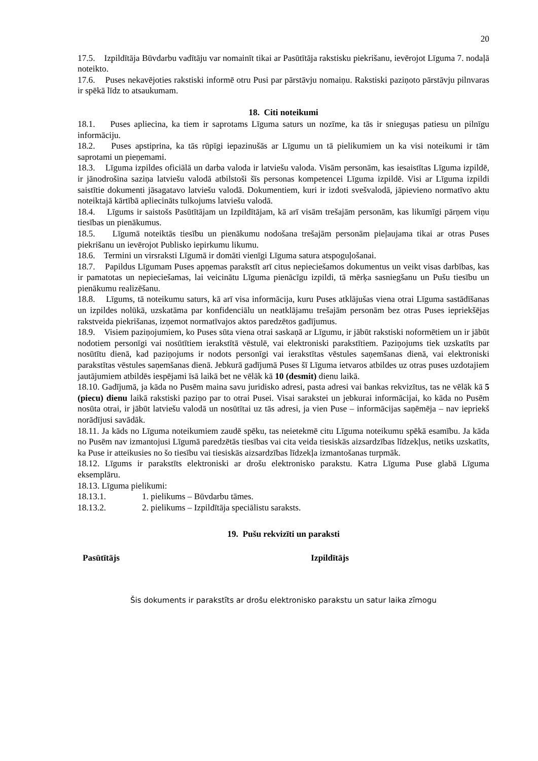20
17.5. Izpildītāja Būvdarbu vadītāju var nomainīt tikai ar Pasūtītāja rakstisku piekrišanu, ievērojot Līguma 7. nodaļā noteikto.
17.6. Puses nekavējoties rakstiski informē otru Pusi par pārstāvju nomaiņu. Rakstiski paziņoto pārstāvju pilnvaras ir spēkā līdz to atsaukumam.
18. Citi noteikumi
18.1. Puses apliecina, ka tiem ir saprotams Līguma saturs un nozīme, ka tās ir snieguşas patiesu un pilnīgu informāciju.
18.2. Puses apstiprina, ka tās rūpīgi iepazinušās ar Līgumu un tā pielikumiem un ka visi noteikumi ir tām saprotami un pieņemami.
18.3. Līguma izpildes oficiālā un darba valoda ir latviešu valoda. Visām personām, kas iesaistītas Līguma izpildē, ir jānodrošina saziņa latviešu valodā atbilstoši šīs personas kompetencei Līguma izpildē. Visi ar Līguma izpildi saistītie dokumenti jāsagatavo latviešu valodā. Dokumentiem, kuri ir izdoti svešvalodā, jāpievieno normatīvo aktu noteiktajā kārtībā apliecināts tulkojums latviešu valodā.
18.4. Līgums ir saistošs Pasūtītājam un Izpildītājam, kā arī visām trešajām personām, kas likumīgi pārņem viņu tiesības un pienākumus.
18.5. Līgumā noteiktās tiesību un pienākumu nodošana trešajām personām pieļaujama tikai ar otras Puses piekrišanu un ievērojot Publisko iepirkumu likumu.
18.6. Termini un virsraksti Līgumā ir domāti vienīgi Līguma satura atspoguļošanai.
18.7. Papildus Līgumam Puses apņemas parakstīt arī citus nepieciešamos dokumentus un veikt visas darbības, kas ir pamatotas un nepieciešamas, lai veicinātu Līguma pienācīgu izpildi, tā mērķa sasniegšanu un Pušu tiesību un pienākumu realizēšanu.
18.8. Līgums, tā noteikumu saturs, kā arī visa informācija, kuru Puses atklājušas viena otrai Līguma sastādīšanas un izpildes nolūkā, uzskatāma par konfidenciālu un neatklājamu trešajām personām bez otras Puses iepriekšējas rakstveida piekrišanas, izņemot normatīvajos aktos paredzētos gadījumus.
18.9. Visiem paziņojumiem, ko Puses sūta viena otrai saskaņā ar Līgumu, ir jābūt rakstiski noformētiem un ir jābūt nodotiem personīgi vai nosūtītiem ierakstītā vēstulē, vai elektroniski parakstītiem. Paziņojums tiek uzskatīts par nosūtītu dienā, kad paziņojums ir nodots personīgi vai ierakstītas vēstules saņemšanas dienā, vai elektroniski parakstītas vēstules saņemšanas dienā. Jebkurā gadījumā Puses šī Līguma ietvaros atbildes uz otras puses uzdotajiem jautājumiem atbildēs iespējami īsā laikā bet ne vēlāk kā 10 (desmit) dienu laikā.
18.10. Gadījumā, ja kāda no Pusēm maina savu juridisko adresi, pasta adresi vai bankas rekvizītus, tas ne vēlāk kā 5 (piecu) dienu laikā rakstiski paziņo par to otrai Pusei. Visai sarakstei un jebkurai informācijai, ko kāda no Pusēm nosūta otrai, ir jābūt latviešu valodā un nosūtītai uz tās adresi, ja vien Puse – informācijas saņēmēja – nav iepriekš norādījusi savādāk.
18.11. Ja kāds no Līguma noteikumiem zaudē spēku, tas neietekmē citu Līguma noteikumu spēkā esamību. Ja kāda no Pusēm nav izmantojusi Līgumā paredzētās tiesības vai cita veida tiesiskās aizsardzības līdzekļus, netiks uzskatīts, ka Puse ir atteikusies no šo tiesību vai tiesiskās aizsardzības līdzekļa izmantošanas turpmāk.
18.12. Līgums ir parakstīts elektroniski ar drošu elektronisko parakstu. Katra Līguma Puse glabā Līguma eksemplāru.
18.13. Līguma pielikumi:
18.13.1. 1. pielikums – Būvdarbu tāmes.
18.13.2. 2. pielikums – Izpildītāja speciālistu saraksts.
19. Pušu rekvizīti un paraksti
Pasūtītājs Izpildītājs
Šis dokuments ir parakstīts ar drošu elektronisko parakstu un satur laika zīmogu